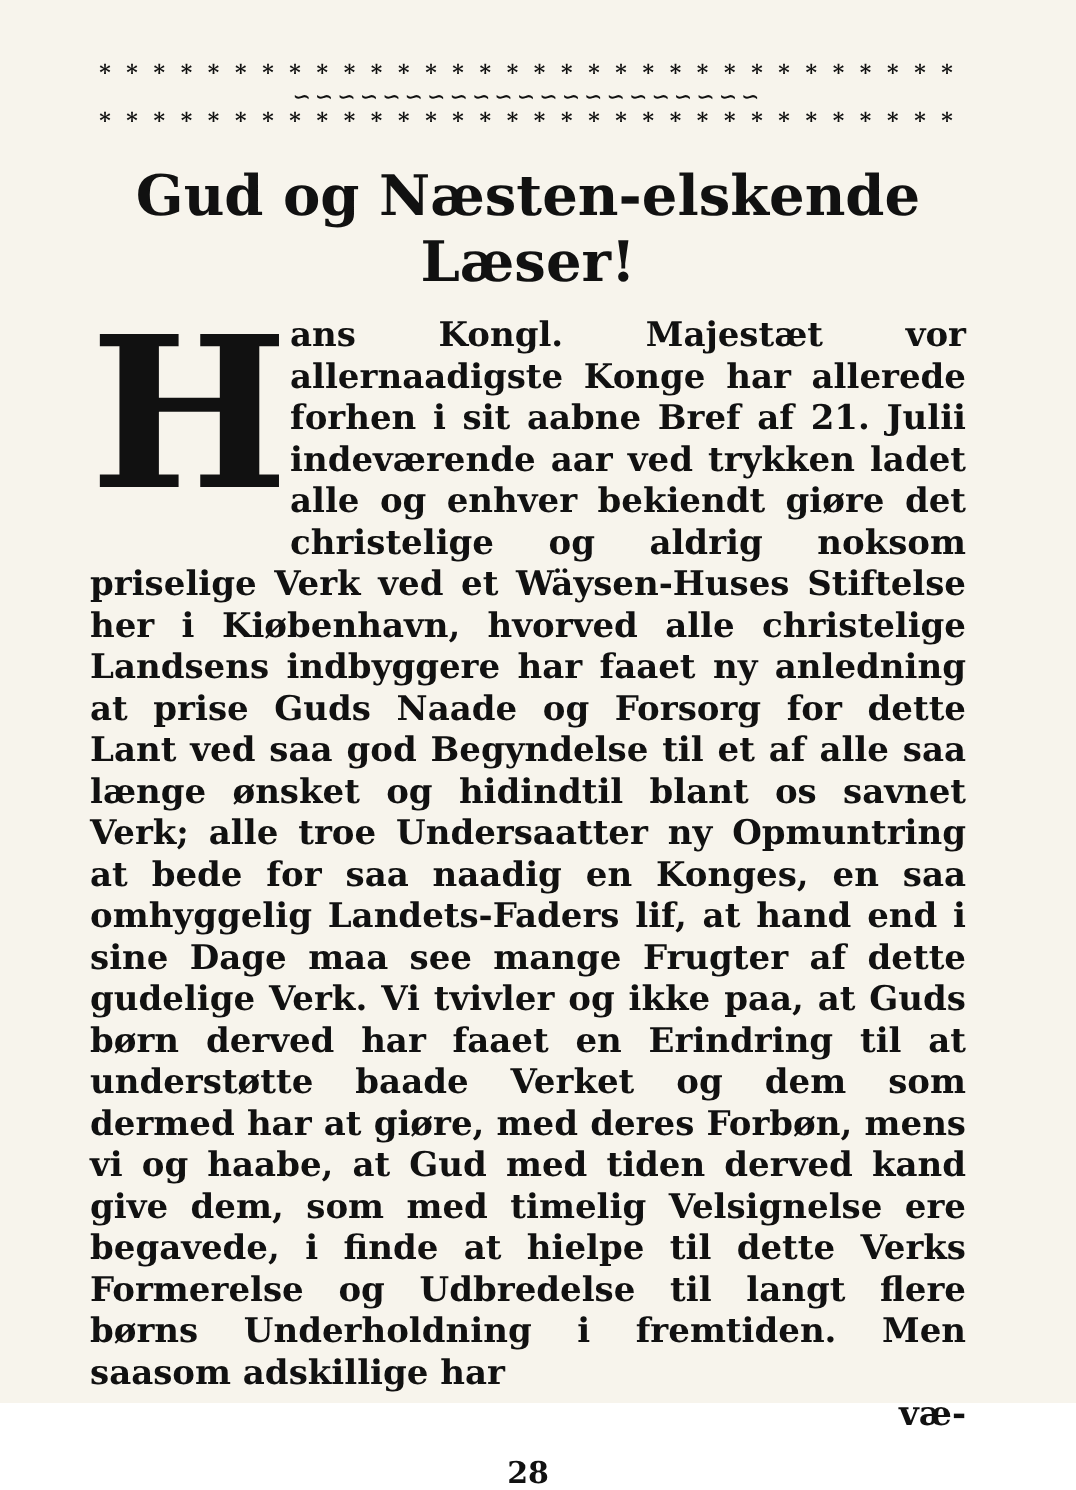* * * * * * * * * * * * * * * * * * * * * * * * * * * * * * * *
∽∽∽∽∽∽∽∽∽∽∽∽∽∽∽∽∽∽∽∽∽
* * * * * * * * * * * * * * * * * * * * * * * * * * * * * * * *
Gud og Næsten-elskende Læser!
Hans Kongl. Majestæt vor allernaadigste Konge har allerede forhen i sit aabne Bref af 21. Julii indeværende aar ved trykken ladet alle og enhver bekiendt giøre det christelige og aldrig noksom priselige Verk ved et Wäysen-Huses Stiftelse her i Kiøbenhavn, hvorved alle christelige Landsens indbyggere har faaet ny anledning at prise Guds Naade og Forsorg for dette Lant ved saa god Begyndelse til et af alle saa længe ønsket og hidindtil blant os savnet Verk; alle troe Undersaatter ny Opmuntring at bede for saa naadig en Konges, en saa omhyggelig Landets-Faders lif, at hand end i sine Dage maa see mange Frugter af dette gudelige Verk. Vi tvivler og ikke paa, at Guds børn derved har faaet en Erindring til at understøtte baade Verket og dem som dermed har at giøre, med deres Forbøn, mens vi og haabe, at Gud med tiden derved kand give dem, som med timelig Velsignelse ere begavede, i finde at hielpe til dette Verks Formerelse og Udbredelse til langt flere børns Underholdning i fremtiden. Men saasom adskillige har
væ-
28